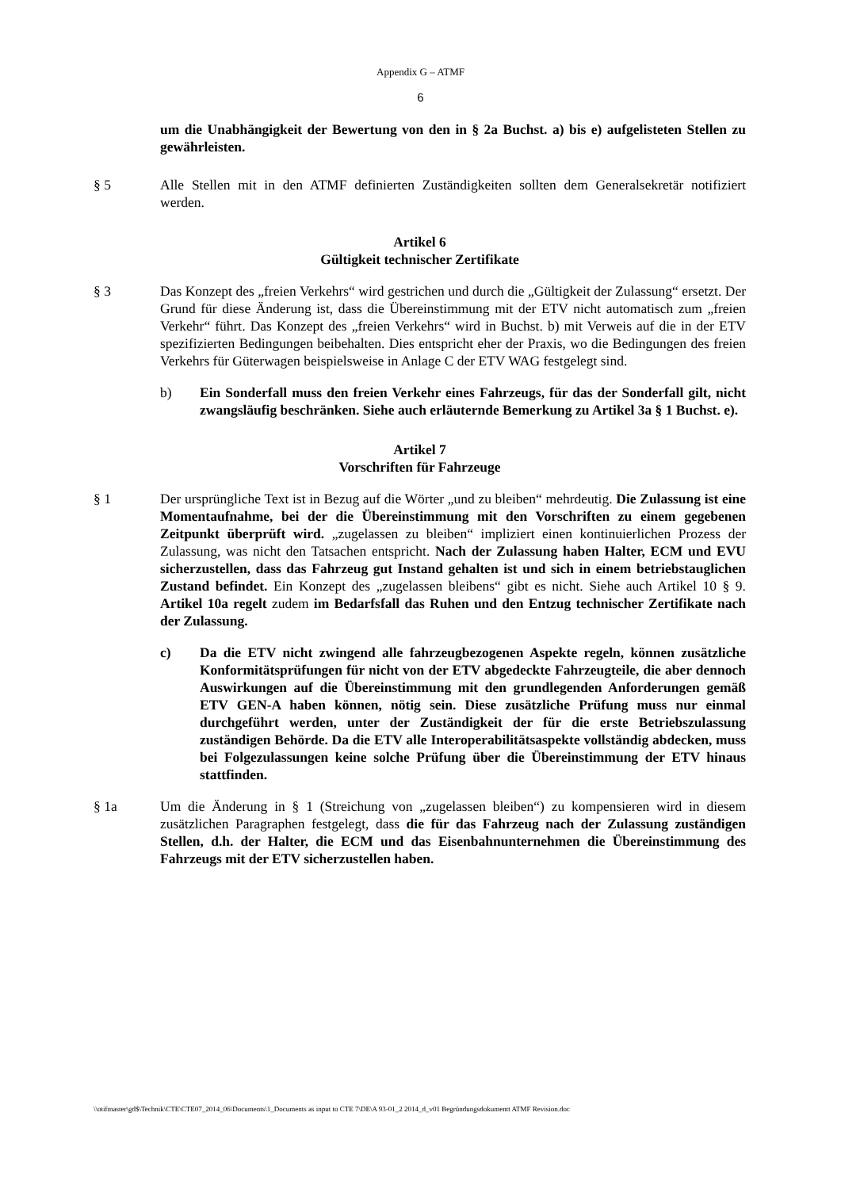Appendix G – ATMF
6
um die Unabhängigkeit der Bewertung von den in § 2a Buchst. a) bis e) aufgelisteten Stellen zu gewährleisten.
§ 5 Alle Stellen mit in den ATMF definierten Zuständigkeiten sollten dem Generalsekretär notifiziert werden.
Artikel 6
Gültigkeit technischer Zertifikate
§ 3 Das Konzept des „freien Verkehrs“ wird gestrichen und durch die „Gültigkeit der Zulassung“ ersetzt. Der Grund für diese Änderung ist, dass die Übereinstimmung mit der ETV nicht automatisch zum „freien Verkehr“ führt. Das Konzept des „freien Verkehrs“ wird in Buchst. b) mit Verweis auf die in der ETV spezifizierten Bedingungen beibehalten. Dies entspricht eher der Praxis, wo die Bedingungen des freien Verkehrs für Güterwagen beispielsweise in Anlage C der ETV WAG festgelegt sind.
b) Ein Sonderfall muss den freien Verkehr eines Fahrzeugs, für das der Sonderfall gilt, nicht zwangsläufig beschränken. Siehe auch erläuternde Bemerkung zu Artikel 3a § 1 Buchst. e).
Artikel 7
Vorschriften für Fahrzeuge
§ 1 Der ursprüngliche Text ist in Bezug auf die Wörter „und zu bleiben“ mehrdeutig. Die Zulassung ist eine Momentaufnahme, bei der die Übereinstimmung mit den Vorschriften zu einem gegebenen Zeitpunkt überprüft wird. „zugelassen zu bleiben“ impliziert einen kontinuierlichen Prozess der Zulassung, was nicht den Tatsachen entspricht. Nach der Zulassung haben Halter, ECM und EVU sicherzustellen, dass das Fahrzeug gut Instand gehalten ist und sich in einem betriebstauglichen Zustand befindet. Ein Konzept des „zugelassen bleibens“ gibt es nicht. Siehe auch Artikel 10 § 9. Artikel 10a regelt zudem im Bedarfsfall das Ruhen und den Entzug technischer Zertifikate nach der Zulassung.
c) Da die ETV nicht zwingend alle fahrzeugbezogenen Aspekte regeln, können zusätzliche Konformitätsprüfungen für nicht von der ETV abgedeckte Fahrzeugteile, die aber dennoch Auswirkungen auf die Übereinstimmung mit den grundlegenden Anforderungen gemäß ETV GEN-A haben können, nötig sein. Diese zusätzliche Prüfung muss nur einmal durchgeführt werden, unter der Zuständigkeit der für die erste Betriebszulassung zuständigen Behörde. Da die ETV alle Interoperabilitätsaspekte vollständig abdecken, muss bei Folgezulassungen keine solche Prüfung über die Übereinstimmung der ETV hinaus stattfinden.
§ 1a Um die Änderung in § 1 (Streichung von „zugelassen bleiben“) zu kompensieren wird in diesem zusätzlichen Paragraphen festgelegt, dass die für das Fahrzeug nach der Zulassung zuständigen Stellen, d.h. der Halter, die ECM und das Eisenbahnunternehmen die Übereinstimmung des Fahrzeugs mit der ETV sicherzustellen haben.
\\otifmaster\gd$\Technik\CTE\CTE07_2014_06\Documents\1_Documents as input to CTE 7\DE\A 93-01_2 2014_d_v01 Begründungsdokumentt ATMF Revision.doc